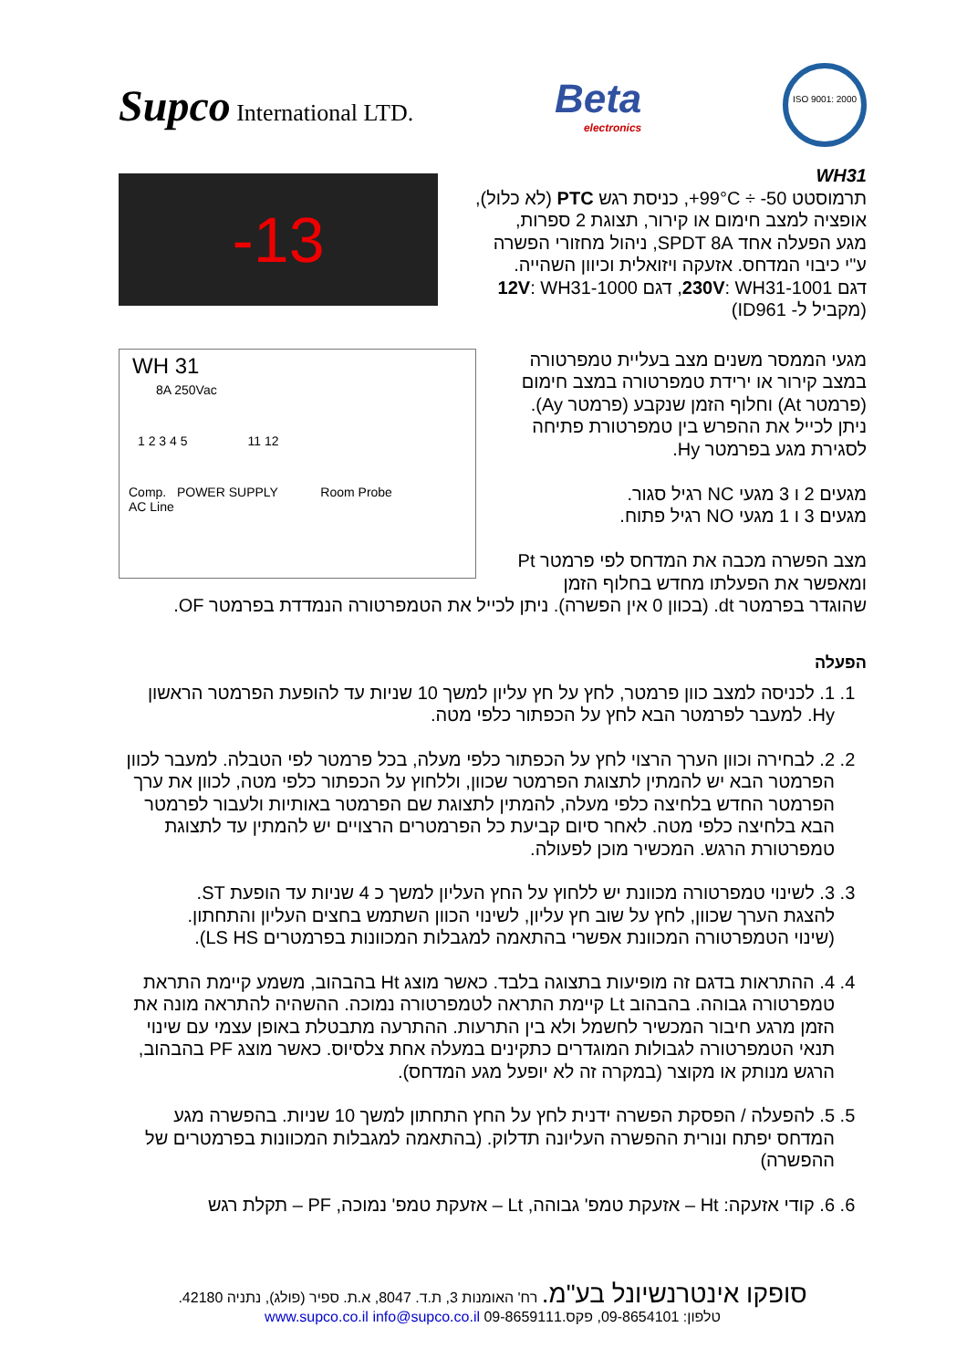Supco International LTD.
Beta
electronics
ISO 9001: 2000
-13
WH31
תרמוסטט ‎+99°C ÷ -50‎, כניסת רגש PTC (לא כלול),
אופציה למצב חימום או קירור, תצוגת 2 ספרות,
מגע הפעלה אחד SPDT 8A, ניהול מחזורי הפשרה
ע"י כיבוי המדחס. אזעקה ויזואלית וכיוון השהייה.
דגם 230V: WH31-1001, דגם 12V: WH31-1000
(מקביל ל- ID961)
WH 31
8A 250Vac
1 2 3 4 5 11 12
Comp. POWER SUPPLY Room Probe
AC Line
מגעי הממסר משנים מצב בעליית טמפרטורה
במצב קירור או ירידת טמפרטורה במצב חימום
(פרמטר At) וחלוף הזמן שנקבע (פרמטר Ay).
ניתן לכייל את ההפרש בין טמפרטורת פתיחה
לסגירת מגע בפרמטר Hy.
מגעים 2 ו 3 מגעי NC רגיל סגור.
מגעים 3 ו 1 מגעי NO רגיל פתוח.
מצב הפשרה מכבה את המדחס לפי פרמטר Pt
ומאפשר את הפעלתו מחדש בחלוף הזמן
שהוגדר בפרמטר dt. (בכוון 0 אין הפשרה). ניתן לכייל את הטמפרטורה הנמדדת בפרמטר OF.
הפעלה
1. 1. לכניסה למצב כוון פרמטר, לחץ על חץ עליון למשך 10 שניות עד להופעת הפרמטר הראשון Hy. למעבר לפרמטר הבא לחץ על הכפתור כלפי מטה.
2. 2. לבחירה וכוון הערך הרצוי לחץ על הכפתור כלפי מעלה, בכל פרמטר לפי הטבלה. למעבר לכוון הפרמטר הבא יש להמתין לתצוגת הפרמטר שכוון, וללחוץ על הכפתור כלפי מטה, לכוון את ערך הפרמטר החדש בלחיצה כלפי מעלה, להמתין לתצוגת שם הפרמטר באותיות ולעבור לפרמטר הבא בלחיצה כלפי מטה. לאחר סיום קביעת כל הפרמטרים הרצויים יש להמתין עד לתצוגת טמפרטורת הרגש. המכשיר מוכן לפעולה.
3. 3. לשינוי טמפרטורה מכוונת יש ללחוץ על החץ העליון למשך כ 4 שניות עד הופעת ST.
להצגת הערך שכוון, לחץ על שוב חץ עליון, לשינוי הכוון השתמש בחצים העליון והתחתון.
(שינוי הטמפרטורה המכוונת אפשרי בהתאמה למגבלות המכוונות בפרמטרים LS HS).
4. 4. ההתראות בדגם זה מופיעות בתצוגה בלבד. כאשר מוצג Ht בהבהוב, משמע קיימת התראת טמפרטורה גבוהה. בהבהוב Lt קיימת התראה לטמפרטורה נמוכה. ההשהיה להתראה מונה את הזמן מרגע חיבור המכשיר לחשמל ולא בין התרעות. ההתרעה מתבטלת באופן עצמי עם שינוי תנאי הטמפרטורה לגבולות המוגדרים כתקינים במעלה אחת צלסיוס. כאשר מוצג PF בהבהוב, הרגש מנותק או מקוצר (במקרה זה לא יופעל מגע המדחס).
5. 5. להפעלה / הפסקת הפשרה ידנית לחץ על החץ התחתון למשך 10 שניות. בהפשרה מגע המדחס יפתח ונורית ההפשרה העליונה תדלוק. (בהתאמה למגבלות המכוונות בפרמטרים של ההפשרה)
6. 6. קודי אזעקה: Ht – אזעקת טמפ' גבוהה, Lt – אזעקת טמפ' נמוכה, PF – תקלת רגש
סופקו אינטרנשיונל בע"מ. רח' האומנות 3, ת.ד. 8047, א.ת. ספיר (פולג), נתניה 42180.
טלפון: 09-8654101, פקס.09-8659111 www.supco.co.il info@supco.co.il